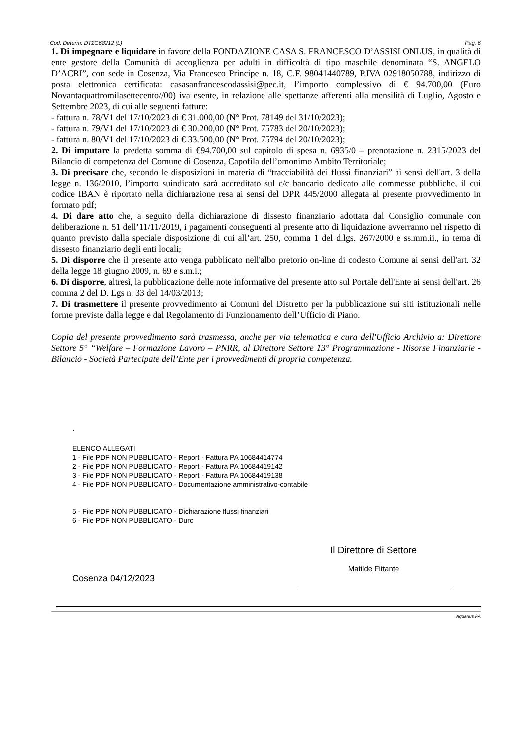Cod. Determ: DT2G68212 (L) Pag. 6
1. Di impegnare e liquidare in favore della FONDAZIONE CASA S. FRANCESCO D’ASSISI ONLUS, in qualità di ente gestore della Comunità di accoglienza per adulti in difficoltà di tipo maschile denominata “S. ANGELO D’ACRI”, con sede in Cosenza, Via Francesco Principe n. 18, C.F. 98041440789, P.IVA 02918050788, indirizzo di posta elettronica certificata: casasanfrancescodassisi@pec.it, l’importo complessivo di € 94.700,00 (Euro Novantaquattromilasettecento//00) iva esente, in relazione alle spettanze afferenti alla mensilità di Luglio, Agosto e Settembre 2023, di cui alle seguenti fatture:
- fattura n. 78/V1 del 17/10/2023 di € 31.000,00 (N° Prot. 78149 del 31/10/2023);
- fattura n. 79/V1 del 17/10/2023 di € 30.200,00 (N° Prot. 75783 del 20/10/2023);
- fattura n. 80/V1 del 17/10/2023 di € 33.500,00 (N° Prot. 75794 del 20/10/2023);
2. Di imputare la predetta somma di €94.700,00 sul capitolo di spesa n. 6935/0 – prenotazione n. 2315/2023 del Bilancio di competenza del Comune di Cosenza, Capofila dell’omonimo Ambito Territoriale;
3. Di precisare che, secondo le disposizioni in materia di “tracciabilità dei flussi finanziari” ai sensi dell'art. 3 della legge n. 136/2010, l’importo suindicato sarà accreditato sul c/c bancario dedicato alle commesse pubbliche, il cui codice IBAN è riportato nella dichiarazione resa ai sensi del DPR 445/2000 allegata al presente provvedimento in formato pdf;
4. Di dare atto che, a seguito della dichiarazione di dissesto finanziario adottata dal Consiglio comunale con deliberazione n. 51 dell’11/11/2019, i pagamenti conseguenti al presente atto di liquidazione avverranno nel rispetto di quanto previsto dalla speciale disposizione di cui all’art. 250, comma 1 del d.lgs. 267/2000 e ss.mm.ii., in tema di dissesto finanziario degli enti locali;
5. Di disporre che il presente atto venga pubblicato nell'albo pretorio on-line di codesto Comune ai sensi dell'art. 32 della legge 18 giugno 2009, n. 69 e s.m.i.;
6. Di disporre, altresì, la pubblicazione delle note informative del presente atto sul Portale dell'Ente ai sensi dell'art. 26 comma 2 del D. Lgs n. 33 del 14/03/2013;
7. Di trasmettere il presente provvedimento ai Comuni del Distretto per la pubblicazione sui siti istituzionali nelle forme previste dalla legge e dal Regolamento di Funzionamento dell’Ufficio di Piano.
Copia del presente provvedimento sarà trasmessa, anche per via telematica e cura dell'Ufficio Archivio a: Direttore Settore 5° “Welfare – Formazione Lavoro – PNRR, al Direttore Settore 13° Programmazione - Risorse Finanziarie - Bilancio - Società Partecipate dell’Ente per i provvedimenti di propria competenza.
.
ELENCO ALLEGATI
1 - File PDF NON PUBBLICATO - Report - Fattura PA 10684414774
2 - File PDF NON PUBBLICATO - Report - Fattura PA 10684419142
3 - File PDF NON PUBBLICATO - Report - Fattura PA 10684419138
4 - File PDF NON PUBBLICATO - Documentazione amministrativo-contabile
5 - File PDF NON PUBBLICATO - Dichiarazione flussi finanziari
6 - File PDF NON PUBBLICATO - Durc
Cosenza 04/12/2023
Il Direttore di Settore
Matilde Fittante
Aquarius PA